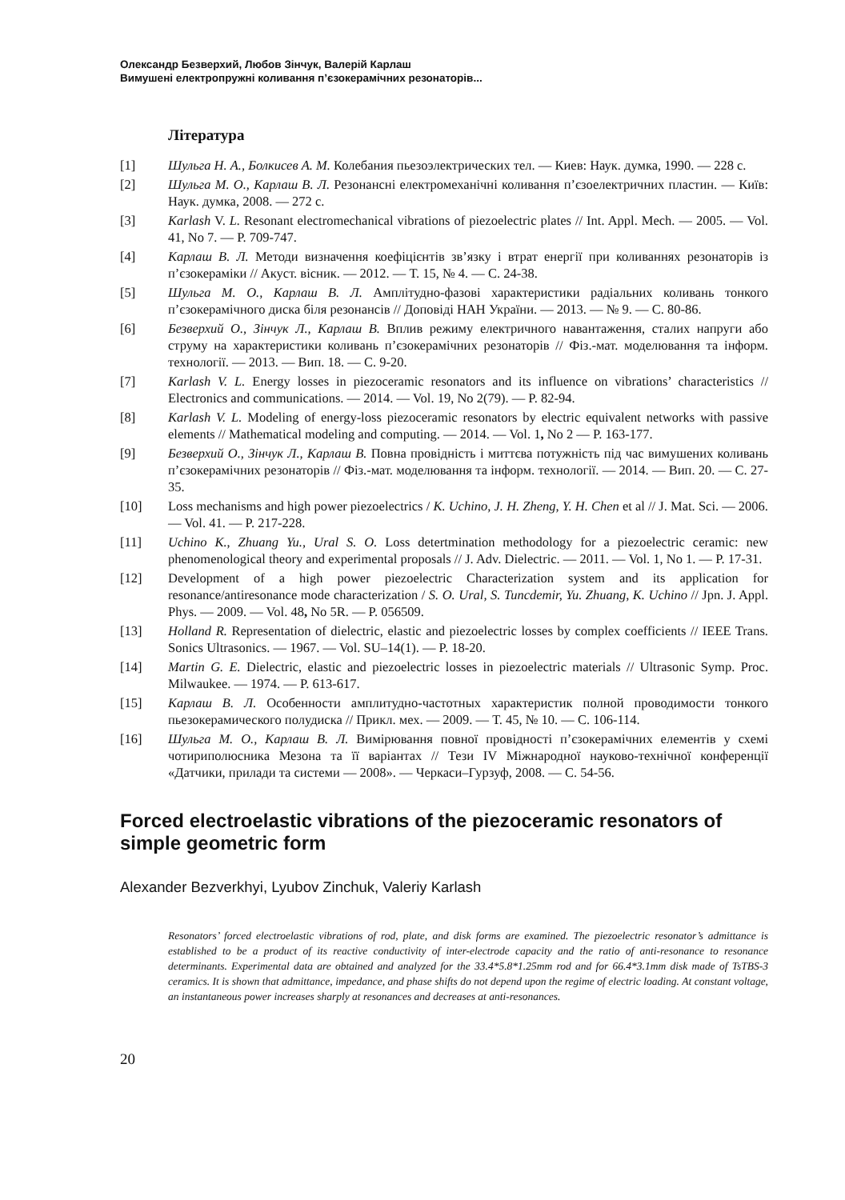Олександр Безверхий, Любов Зінчук, Валерій Карлаш
Вимушені електропружні коливання п’єзокерамічних резонаторів...
Література
[1] Шульга Н. А., Болкисев А. М. Колебания пьезоэлектрических тел. — Киев: Наук. думка, 1990. — 228 с.
[2] Шульга М. О., Карлаш В. Л. Резонансні електромеханічні коливання п’єзоелектричних пластин. — Київ: Наук. думка, 2008. — 272 с.
[3] Karlash V. L. Resonant electromechanical vibrations of piezoelectric plates // Int. Appl. Mech. — 2005. — Vol. 41, No 7. — P. 709-747.
[4] Карлаш В. Л. Методи визначення коефіцієнтів зв’язку і втрат енергії при коливаннях резонаторів із п’єзокераміки // Акуст. вісник. — 2012. — Т. 15, № 4. — С. 24-38.
[5] Шульга М. О., Карлаш В. Л. Амплітудно-фазові характеристики радіальних коливань тонкого п’єзокерамічного диска біля резонансів // Доповіді НАН України. — 2013. — № 9. — С. 80-86.
[6] Безверхий О., Зінчук Л., Карлаш В. Вплив режиму електричного навантаження, сталих напруги або струму на характеристики коливань п’єзокерамічних резонаторів // Фіз.-мат. моделювання та інформ. технології. — 2013. — Вип. 18. — С. 9-20.
[7] Karlash V. L. Energy losses in piezoceramic resonators and its influence on vibrations’ characteristics // Electronics and communications. — 2014. — Vol. 19, No 2(79). — P. 82-94.
[8] Karlash V. L. Modeling of energy-loss piezoceramic resonators by electric equivalent networks with passive elements // Mathematical modeling and computing. — 2014. — Vol. 1, No 2 — P. 163-177.
[9] Безверхий О., Зінчук Л., Карлаш В. Повна провідність і миттєва потужність під час вимушених коливань п’єзокерамічних резонаторів // Фіз.-мат. моделювання та інформ. технології. — 2014. — Вип. 20. — С. 27-35.
[10] Loss mechanisms and high power piezoelectrics / K. Uchino, J. H. Zheng, Y. H. Chen et al // J. Mat. Sci. — 2006. — Vol. 41. — P. 217-228.
[11] Uchino K., Zhuang Yu., Ural S. O. Loss detertmination methodology for a piezoelectric ceramic: new phenomenological theory and experimental proposals // J. Adv. Dielectric. — 2011. — Vol. 1, No 1. — P. 17-31.
[12] Development of a high power piezoelectric Characterization system and its application for resonance/antiresonance mode characterization / S. O. Ural, S. Tuncdemir, Yu. Zhuang, K. Uchino // Jpn. J. Appl. Phys. — 2009. — Vol. 48, No 5R. — P. 056509.
[13] Holland R. Representation of dielectric, elastic and piezoelectric losses by complex coefficients // IEEE Trans. Sonics Ultrasonics. — 1967. — Vol. SU–14(1). — P. 18-20.
[14] Martin G. E. Dielectric, elastic and piezoelectric losses in piezoelectric materials // Ultrasonic Symp. Proc. Milwaukee. — 1974. — P. 613-617.
[15] Карлаш В. Л. Особенности амплитудно-частотных характеристик полной проводимости тонкого пьезокерамического полудиска // Прикл. мех. — 2009. — Т. 45, № 10. — С. 106-114.
[16] Шульга М. О., Карлаш В. Л. Вимірювання повної провідності п’єзокерамічних елементів у схемі чотириполюсника Мезона та її варіантах // Тези IV Міжнародної науково-технічної конференції «Датчики, прилади та системи — 2008». — Черкаси–Гурзуф, 2008. — С. 54-56.
Forced electroelastic vibrations of the piezoceramic resonators of simple geometric form
Alexander Bezverkhyi, Lyubov Zinchuk, Valeriy Karlash
Resonators’ forced electroelastic vibrations of rod, plate, and disk forms are examined. The piezoelectric resonator’s admittance is established to be a product of its reactive conductivity of inter-electrode capacity and the ratio of anti-resonance to resonance determinants. Experimental data are obtained and analyzed for the 33.4*5.8*1.25mm rod and for 66.4*3.1mm disk made of TsTBS-3 ceramics. It is shown that admittance, impedance, and phase shifts do not depend upon the regime of electric loading. At constant voltage, an instantaneous power increases sharply at resonances and decreases at anti-resonances.
20